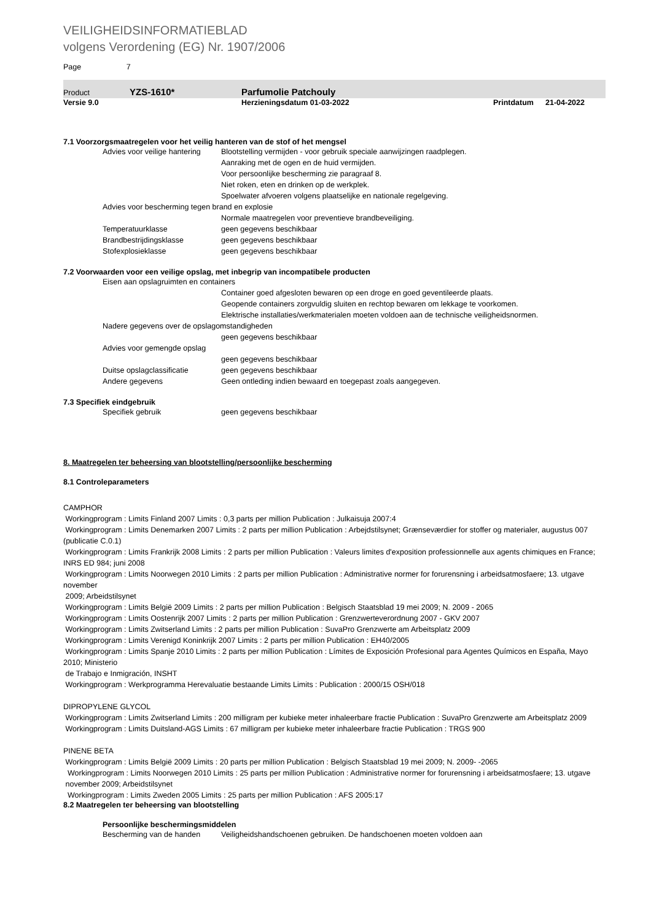VEILIGHEIDSINFORMATIEBLAD
volgens Verordening (EG) Nr. 1907/2006
Page 7
Product YZS-1610* Parfumolie Patchouly
Versie 9.0 Herzieningsdatum 01-03-2022 Printdatum 21-04-2022
7.1 Voorzorgsmaatregelen voor het veilig hanteren van de stof of het mengsel
Advies voor veilige hantering Blootstelling vermijden - voor gebruik speciale aanwijzingen raadplegen.
Aanraking met de ogen en de huid vermijden.
Voor persoonlijke bescherming zie paragraaf 8.
Niet roken, eten en drinken op de werkplek.
Spoelwater afvoeren volgens plaatselijke en nationale regelgeving.
Advies voor bescherming tegen brand en explosie
Normale maatregelen voor preventieve brandbeveiliging.
Temperatuurklasse geen gegevens beschikbaar
Brandbestrijdingsklasse geen gegevens beschikbaar
Stofexplosieklasse geen gegevens beschikbaar
7.2 Voorwaarden voor een veilige opslag, met inbegrip van incompatibele producten
Eisen aan opslagruimten en containers
Container goed afgesloten bewaren op een droge en goed geventileerde plaats.
Geopende containers zorgvuldig sluiten en rechtop bewaren om lekkage te voorkomen.
Elektrische installaties/werkmaterialen moeten voldoen aan de technische veiligheidsnormen.
Nadere gegevens over de opslagomstandigheden
geen gegevens beschikbaar
Advies voor gemengde opslag
geen gegevens beschikbaar
Duitse opslagclassificatie geen gegevens beschikbaar
Andere gegevens Geen ontleding indien bewaard en toegepast zoals aangegeven.
7.3 Specifiek eindgebruik
Specifiek gebruik geen gegevens beschikbaar
8. Maatregelen ter beheersing van blootstelling/persoonlijke bescherming
8.1 Controleparameters
CAMPHOR
Workingprogram : Limits Finland 2007 Limits : 0,3 parts per million Publication : Julkaisuja 2007:4
Workingprogram : Limits Denemarken 2007 Limits : 2 parts per million Publication : Arbejdstilsynet; Grænseværdier for stoffer og materialer, augustus 007 (publicatie C.0.1)
Workingprogram : Limits Frankrijk 2008 Limits : 2 parts per million Publication : Valeurs limites d'exposition professionnelle aux agents chimiques en France; INRS ED 984; juni 2008
Workingprogram : Limits Noorwegen 2010 Limits : 2 parts per million Publication : Administrative normer for forurensning i arbeidsatmosfaere; 13. utgave november
2009; Arbeidstilsynet
Workingprogram : Limits België 2009 Limits : 2 parts per million Publication : Belgisch Staatsblad 19 mei 2009; N. 2009 - 2065
Workingprogram : Limits Oostenrijk 2007 Limits : 2 parts per million Publication : Grenzwerteverordnung 2007 - GKV 2007
Workingprogram : Limits Zwitserland Limits : 2 parts per million Publication : SuvaPro Grenzwerte am Arbeitsplatz 2009
Workingprogram : Limits Verenigd Koninkrijk 2007 Limits : 2 parts per million Publication : EH40/2005
Workingprogram : Limits Spanje 2010 Limits : 2 parts per million Publication : Límites de Exposición Profesional para Agentes Químicos en España, Mayo 2010; Ministerio
de Trabajo e Inmigración, INSHT
Workingprogram : Werkprogramma Herevaluatie bestaande Limits Limits : Publication : 2000/15 OSH/018
DIPROPYLENE GLYCOL
Workingprogram : Limits Zwitserland Limits : 200 milligram per kubieke meter inhaleerbare fractie Publication : SuvaPro Grenzwerte am Arbeitsplatz 2009
Workingprogram : Limits Duitsland-AGS Limits : 67 milligram per kubieke meter inhaleerbare fractie Publication : TRGS 900
PINENE BETA
Workingprogram : Limits België 2009 Limits : 20 parts per million Publication : Belgisch Staatsblad 19 mei 2009; N. 2009- -2065
Workingprogram : Limits Noorwegen 2010 Limits : 25 parts per million Publication : Administrative normer for forurensning i arbeidsatmosfaere; 13. utgave
november 2009; Arbeidstilsynet
Workingprogram : Limits Zweden 2005 Limits : 25 parts per million Publication : AFS 2005:17
8.2 Maatregelen ter beheersing van blootstelling
Persoonlijke beschermingsmiddelen
Bescherming van de handen Veiligheidshandschoenen gebruiken. De handschoenen moeten voldoen aan